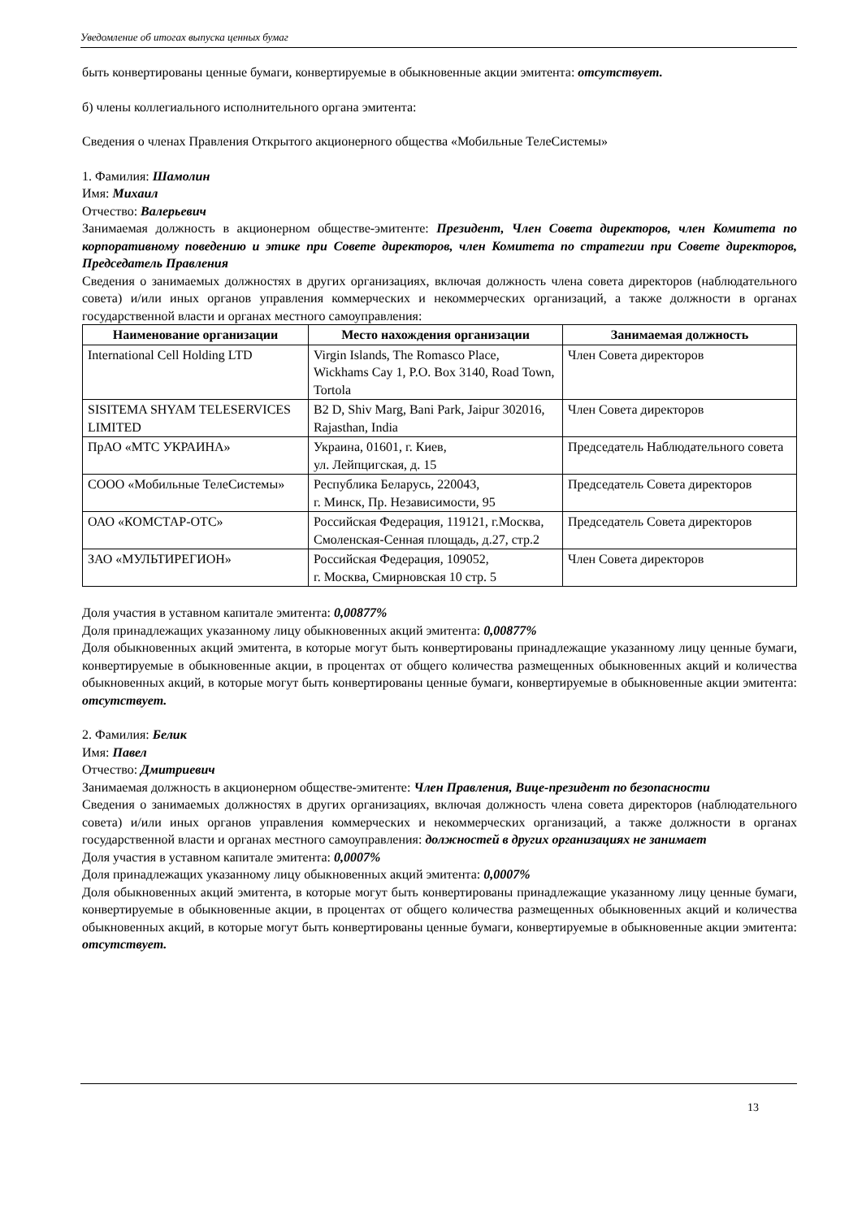Уведомление об итогах выпуска ценных бумаг
быть конвертированы ценные бумаги, конвертируемые в обыкновенные акции эмитента: отсутствует.
б) члены коллегиального исполнительного органа эмитента:
Сведения о членах Правления Открытого акционерного общества «Мобильные ТелеСистемы»
1. Фамилия: Шамолин
Имя: Михаил
Отчество: Валерьевич
Занимаемая должность в акционерном обществе-эмитенте: Президент, Член Совета директоров, член Комитета по корпоративному поведению и этике при Совете директоров, член Комитета по стратегии при Совете директоров, Председатель Правления
Сведения о занимаемых должностях в других организациях, включая должность члена совета директоров (наблюдательного совета) и/или иных органов управления коммерческих и некоммерческих организаций, а также должности в органах государственной власти и органах местного самоуправления:
| Наименование организации | Место нахождения организации | Занимаемая должность |
| --- | --- | --- |
| International Cell Holding LTD | Virgin Islands, The Romasco Place, Wickhams Cay 1, P.O. Box 3140, Road Town, Tortola | Член Совета директоров |
| SISITEMA SHYAM TELESERVICES LIMITED | B2 D, Shiv Marg, Bani Park, Jaipur 302016, Rajasthan, India | Член Совета директоров |
| ПрАО «МТС УКРАИНА» | Украина, 01601, г. Киев, ул. Лейпцигская, д. 15 | Председатель Наблюдательного совета |
| СООО «Мобильные ТелеСистемы» | Республика Беларусь, 220043, г. Минск, Пр. Независимости, 95 | Председатель Совета директоров |
| ОАО «КОМСТАР-ОТС» | Российская Федерация, 119121, г.Москва, Смоленская-Сенная площадь, д.27, стр.2 | Председатель Совета директоров |
| ЗАО «МУЛЬТИРЕГИОН» | Российская Федерация, 109052, г. Москва, Смирновская 10 стр. 5 | Член Совета директоров |
Доля участия в уставном капитале эмитента: 0,00877%
Доля принадлежащих указанному лицу обыкновенных акций эмитента: 0,00877%
Доля обыкновенных акций эмитента, в которые могут быть конвертированы принадлежащие указанному лицу ценные бумаги, конвертируемые в обыкновенные акции, в процентах от общего количества размещенных обыкновенных акций и количества обыкновенных акций, в которые могут быть конвертированы ценные бумаги, конвертируемые в обыкновенные акции эмитента: отсутствует.
2. Фамилия: Белик
Имя: Павел
Отчество: Дмитриевич
Занимаемая должность в акционерном обществе-эмитенте: Член Правления, Вице-президент по безопасности
Сведения о занимаемых должностях в других организациях, включая должность члена совета директоров (наблюдательного совета) и/или иных органов управления коммерческих и некоммерческих организаций, а также должности в органах государственной власти и органах местного самоуправления: должностей в других организациях не занимает
Доля участия в уставном капитале эмитента: 0,0007%
Доля принадлежащих указанному лицу обыкновенных акций эмитента: 0,0007%
Доля обыкновенных акций эмитента, в которые могут быть конвертированы принадлежащие указанному лицу ценные бумаги, конвертируемые в обыкновенные акции, в процентах от общего количества размещенных обыкновенных акций и количества обыкновенных акций, в которые могут быть конвертированы ценные бумаги, конвертируемые в обыкновенные акции эмитента: отсутствует.
13